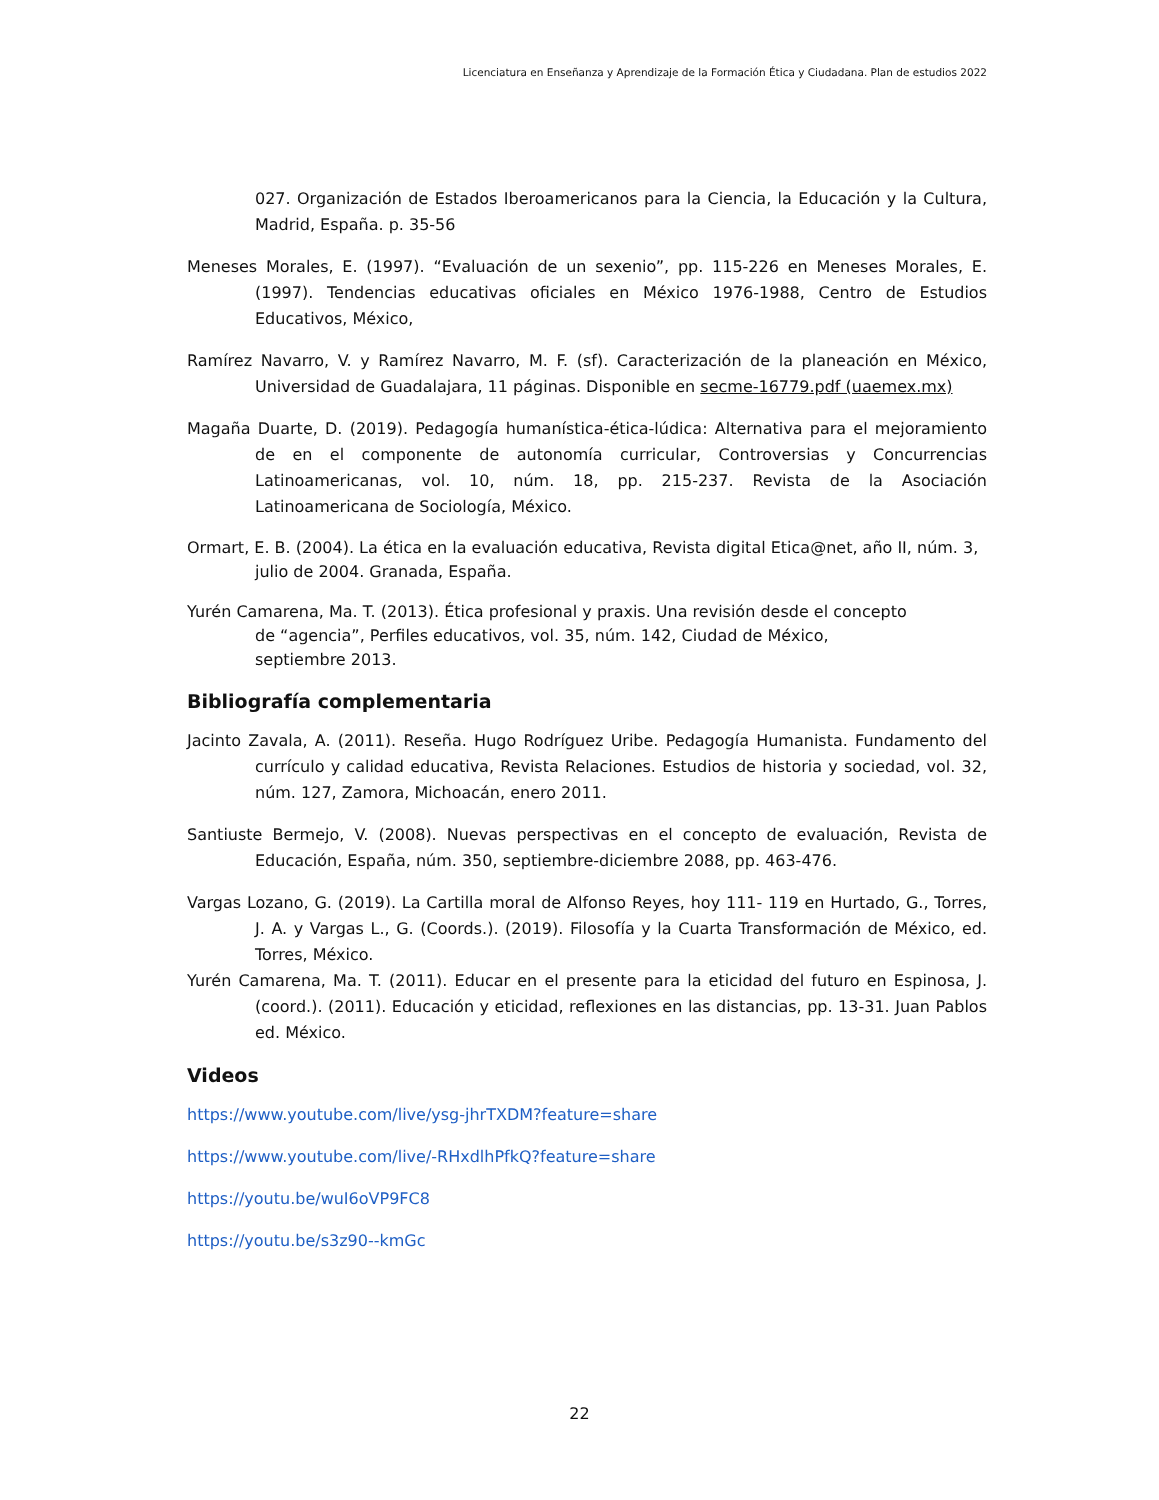Licenciatura en Enseñanza y Aprendizaje de la Formación Ética y Ciudadana. Plan de estudios 2022
027. Organización de Estados Iberoamericanos para la Ciencia, la Educación y la Cultura, Madrid, España. p. 35-56
Meneses Morales, E. (1997). “Evaluación de un sexenio”, pp. 115-226 en Meneses Morales, E. (1997). Tendencias educativas oficiales en México 1976-1988, Centro de Estudios Educativos, México,
Ramírez Navarro, V. y Ramírez Navarro, M. F. (sf). Caracterización de la planeación en México, Universidad de Guadalajara, 11 páginas. Disponible en secme-16779.pdf (uaemex.mx)
Magaña Duarte, D. (2019). Pedagogía humanística-ética-lúdica: Alternativa para el mejoramiento de en el componente de autonomía curricular, Controversias y Concurrencias Latinoamericanas, vol. 10, núm. 18, pp. 215-237. Revista de la Asociación Latinoamericana de Sociología, México.
Ormart, E. B. (2004). La ética en la evaluación educativa, Revista digital Etica@net, año II, núm. 3, julio de 2004. Granada, España.
Yurén Camarena, Ma. T. (2013). Ética profesional y praxis. Una revisión desde el concepto de “agencia”, Perfiles educativos, vol. 35, núm. 142, Ciudad de México, septiembre 2013.
Bibliografía complementaria
Jacinto Zavala, A. (2011). Reseña. Hugo Rodríguez Uribe. Pedagogía Humanista. Fundamento del currículo y calidad educativa, Revista Relaciones. Estudios de historia y sociedad, vol. 32, núm. 127, Zamora, Michoacán, enero 2011.
Santiuste Bermejo, V. (2008). Nuevas perspectivas en el concepto de evaluación, Revista de Educación, España, núm. 350, septiembre-diciembre 2088, pp. 463-476.
Vargas Lozano, G. (2019). La Cartilla moral de Alfonso Reyes, hoy 111- 119 en Hurtado, G., Torres, J. A. y Vargas L., G. (Coords.). (2019). Filosofía y la Cuarta Transformación de México, ed. Torres, México.
Yurén Camarena, Ma. T. (2011). Educar en el presente para la eticidad del futuro en Espinosa, J. (coord.). (2011). Educación y eticidad, reflexiones en las distancias, pp. 13-31. Juan Pablos ed. México.
Videos
https://www.youtube.com/live/ysg-jhrTXDM?feature=share
https://www.youtube.com/live/-RHxdlhPfkQ?feature=share
https://youtu.be/wuI6oVP9FC8
https://youtu.be/s3z90--kmGc
22